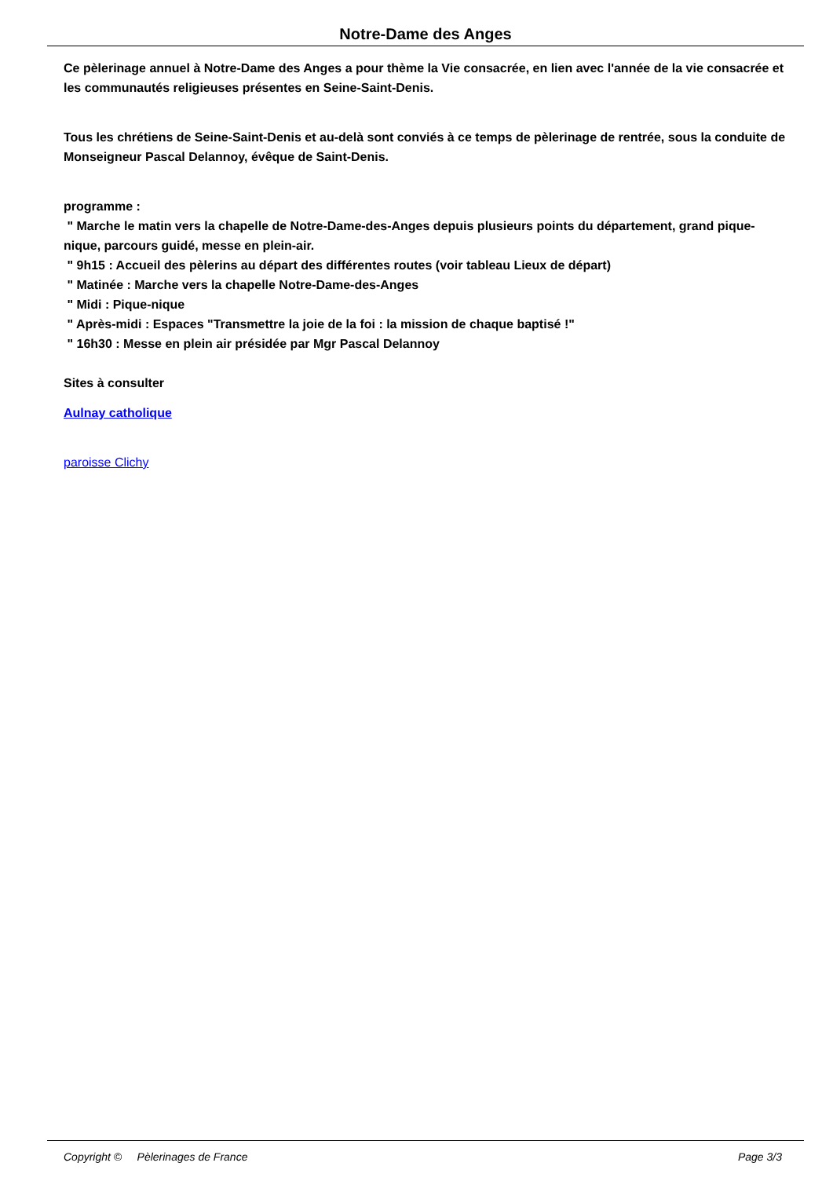Notre-Dame des Anges
Ce pèlerinage annuel à Notre-Dame des Anges a pour thème la Vie consacrée, en lien avec l'année de la vie consacrée et les communautés religieuses présentes en Seine-Saint-Denis.
Tous les chrétiens de Seine-Saint-Denis et au-delà sont conviés à ce temps de pèlerinage de rentrée, sous la conduite de Monseigneur Pascal Delannoy, évêque de Saint-Denis.
programme :
" Marche le matin vers la chapelle de Notre-Dame-des-Anges depuis plusieurs points du département, grand pique-nique, parcours guidé, messe en plein-air.
" 9h15 : Accueil des pèlerins au départ des différentes routes (voir tableau Lieux de départ)
" Matinée : Marche vers la chapelle Notre-Dame-des-Anges
" Midi : Pique-nique
" Après-midi : Espaces "Transmettre la joie de la foi : la mission de chaque baptisé !"
" 16h30 : Messe en plein air présidée par Mgr Pascal Delannoy
Sites à consulter
Aulnay catholique
paroisse Clichy
Copyright © Pèlerinages de France Page 3/3